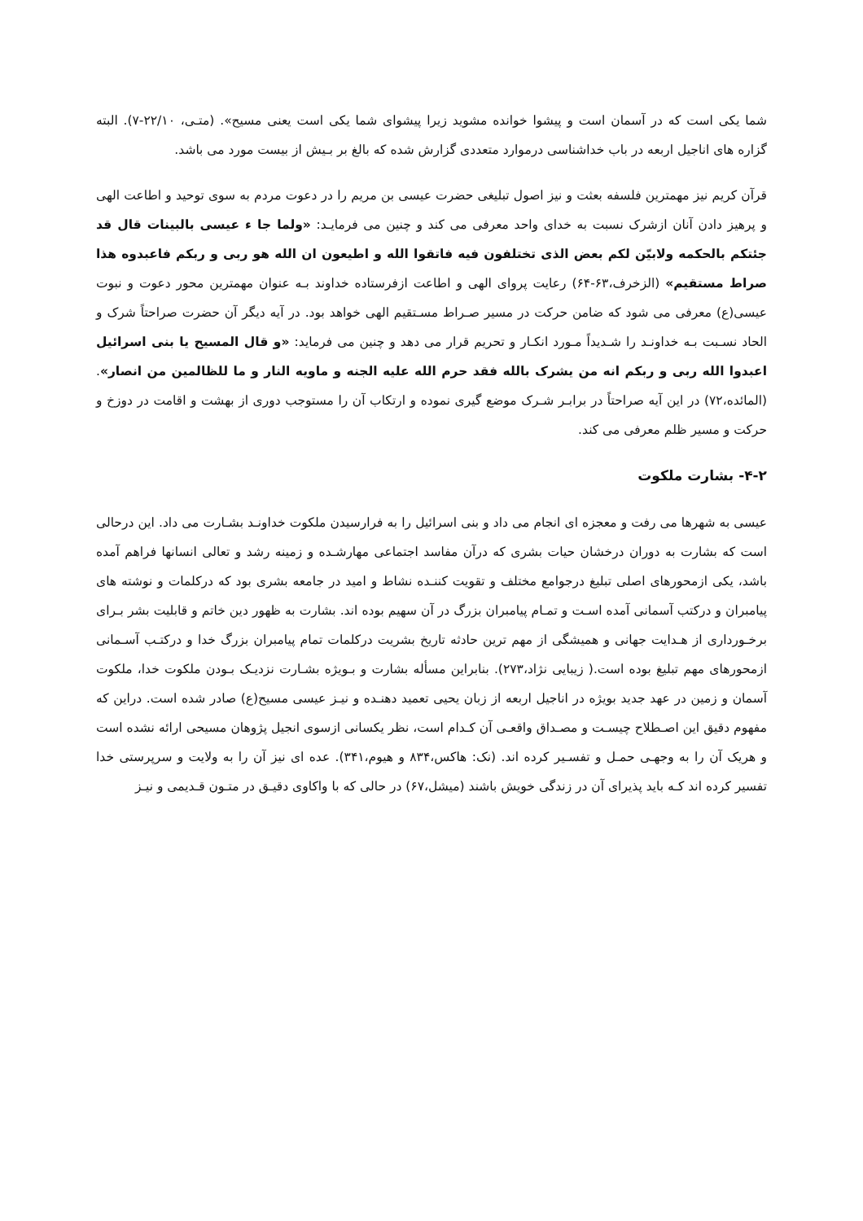شما یکی است که در آسمان است و پیشوا خوانده مشوید زیرا پیشوای شما یکی است یعنی مسیح». (متـی، ۲۲/۱۰-۷). البته گزاره های اناجیل اربعه در باب خداشناسی درموارد متعددی گزارش شده که بالغ بر بـیش از بیست مورد می باشد.
قرآن کریم نیز مهمترین فلسفه بعثت و نیز اصول تبلیغی حضرت عیسی بن مریم را در دعوت مردم به سوی توحید و اطاعت الهی و پرهیز دادن آنان ازشرک نسبت به خدای واحد معرفی می کند و چنین می فرمایـد: «ولما جا ء عیسی بالبینات قال قد جئتکم بالحکمه ولابیّن لکم بعض الذی تختلفون فیه فاتقوا الله و اطیعون ان الله هو ربی و ربکم فاعبدوه هذا صراط مستقیم» (الزخرف،۶۳-۶۴) رعایت پروای الهی و اطاعت ازفرستاده خداوند بـه عنوان مهمترین محور دعوت و نبوت عیسی(ع) معرفی می شود که ضامن حرکت در مسیر صـراط مسـتقیم الهی خواهد بود. در آیه دیگر آن حضرت صراحتاً شرک و الحاد نسـبت بـه خداونـد را شـدیداً مـورد انکـار و تحریم قرار می دهد و چنین می فرماید: «و قال المسیح یا بنی اسرائیل اعبدوا الله ربی و ربکم انه من یشرک بالله فقد حرم الله علیه الجنه و ماویه النار و ما للظالمین من انصار». (المائده،۷۲) در این آیه صراحتاً در برابـر شـرک موضع گیری نموده و ارتکاب آن را مستوجب دوری از بهشت و اقامت در دوزخ و حرکت و مسیر ظلم معرفی می کند.
۴-۲- بشارت ملکوت
عیسی به شهرها می رفت و معجزه ای انجام می داد و بنی اسرائیل را به فرارسیدن ملکوت خداونـد بشـارت می داد. این درحالی است که بشارت به دوران درخشان حیات بشری که درآن مفاسد اجتماعی مهارشـده و زمینه رشد و تعالی انسانها فراهم آمده باشد، یکی ازمحورهای اصلی تبلیغ درجوامع مختلف و تقویت کننـده نشاط و امید در جامعه بشری بود که درکلمات و نوشته های پیامبران و درکتب آسمانی آمده اسـت و تمـام پیامبران بزرگ در آن سهیم بوده اند. بشارت به ظهور دین خاتم و قابلیت بشر بـرای برخـورداری از هـدایت جهانی و همیشگی از مهم ترین حادثه تاریخ بشریت درکلمات تمام پیامبران بزرگ خدا و درکتـب آسـمانی ازمحورهای مهم تبلیغ بوده است.( زیبایی نژاد،۲۷۳). بنابراین مسأله بشارت و بـویژه بشـارت نزدیـک بـودن ملکوت خدا، ملکوت آسمان و زمین در عهد جدید بویژه در اناجیل اربعه از زبان یحیی تعمید دهنـده و نیـز عیسی مسیح(ع) صادر شده است. دراین که مفهوم دقیق این اصـطلاح چیسـت و مصـداق واقعـی آن کـدام است، نظر یکسانی ازسوی انجیل پژوهان مسیحی ارائه نشده است و هریک آن را به وجهـی حمـل و تفسـیر کرده اند. (نک: هاکس،۸۳۴ و هیوم،۳۴۱). عده ای نیز آن را به ولایت و سرپرستی خدا تفسیر کرده اند کـه باید پذیرای آن در زندگی خویش باشند (میشل،۶۷) در حالی که با واکاوی دقیـق در متـون قـدیمی و نیـز